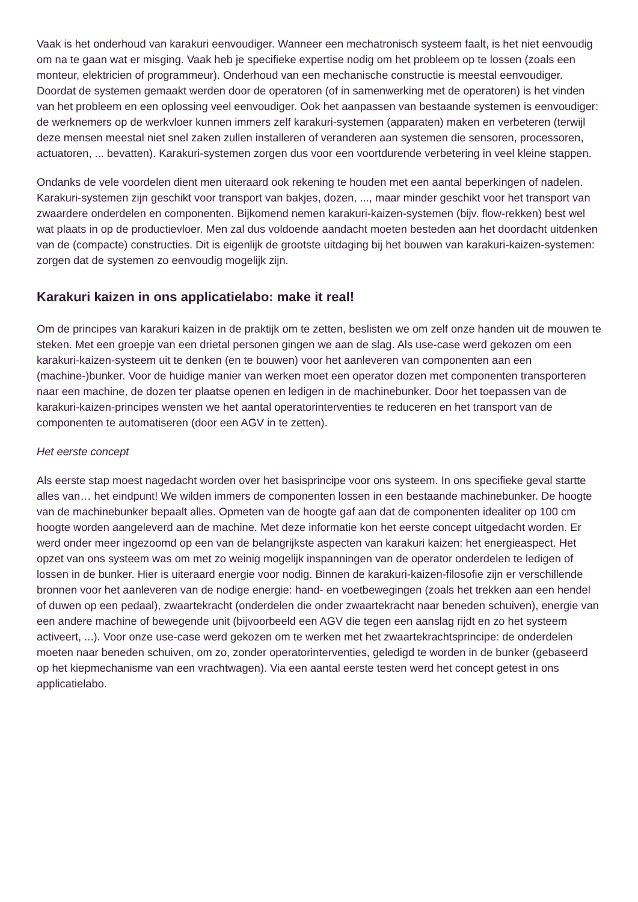Vaak is het onderhoud van karakuri eenvoudiger. Wanneer een mechatronisch systeem faalt, is het niet eenvoudig om na te gaan wat er misging. Vaak heb je specifieke expertise nodig om het probleem op te lossen (zoals een monteur, elektricien of programmeur). Onderhoud van een mechanische constructie is meestal eenvoudiger. Doordat de systemen gemaakt werden door de operatoren (of in samenwerking met de operatoren) is het vinden van het probleem en een oplossing veel eenvoudiger. Ook het aanpassen van bestaande systemen is eenvoudiger: de werknemers op de werkvloer kunnen immers zelf karakuri-systemen (apparaten) maken en verbeteren (terwijl deze mensen meestal niet snel zaken zullen installeren of veranderen aan systemen die sensoren, processoren, actuatoren, ... bevatten). Karakuri-systemen zorgen dus voor een voortdurende verbetering in veel kleine stappen.
Ondanks de vele voordelen dient men uiteraard ook rekening te houden met een aantal beperkingen of nadelen. Karakuri-systemen zijn geschikt voor transport van bakjes, dozen, ..., maar minder geschikt voor het transport van zwaardere onderdelen en componenten. Bijkomend nemen karakuri-kaizen-systemen (bijv. flow-rekken) best wel wat plaats in op de productievloer. Men zal dus voldoende aandacht moeten besteden aan het doordacht uitdenken van de (compacte) constructies. Dit is eigenlijk de grootste uitdaging bij het bouwen van karakuri-kaizen-systemen: zorgen dat de systemen zo eenvoudig mogelijk zijn.
Karakuri kaizen in ons applicatielabo: make it real!
Om de principes van karakuri kaizen in de praktijk om te zetten, beslisten we om zelf onze handen uit de mouwen te steken. Met een groepje van een drietal personen gingen we aan de slag. Als use-case werd gekozen om een karakuri-kaizen-systeem uit te denken (en te bouwen) voor het aanleveren van componenten aan een (machine-)bunker. Voor de huidige manier van werken moet een operator dozen met componenten transporteren naar een machine, de dozen ter plaatse openen en ledigen in de machinebunker. Door het toepassen van de karakuri-kaizen-principes wensten we het aantal operatorinterventies te reduceren en het transport van de componenten te automatiseren (door een AGV in te zetten).
Het eerste concept
Als eerste stap moest nagedacht worden over het basisprincipe voor ons systeem. In ons specifieke geval startte alles van… het eindpunt! We wilden immers de componenten lossen in een bestaande machinebunker. De hoogte van de machinebunker bepaalt alles. Opmeten van de hoogte gaf aan dat de componenten idealiter op 100 cm hoogte worden aangeleverd aan de machine. Met deze informatie kon het eerste concept uitgedacht worden. Er werd onder meer ingezoomd op een van de belangrijkste aspecten van karakuri kaizen: het energieaspect. Het opzet van ons systeem was om met zo weinig mogelijk inspanningen van de operator onderdelen te ledigen of lossen in de bunker. Hier is uiteraard energie voor nodig. Binnen de karakuri-kaizen-filosofie zijn er verschillende bronnen voor het aanleveren van de nodige energie: hand- en voetbewegingen (zoals het trekken aan een hendel of duwen op een pedaal), zwaartekracht (onderdelen die onder zwaartekracht naar beneden schuiven), energie van een andere machine of bewegende unit (bijvoorbeeld een AGV die tegen een aanslag rijdt en zo het systeem activeert, ...). Voor onze use-case werd gekozen om te werken met het zwaartekrachtsprincipe: de onderdelen moeten naar beneden schuiven, om zo, zonder operatorinterventies, geledigd te worden in de bunker (gebaseerd op het kiepmechanisme van een vrachtwagen). Via een aantal eerste testen werd het concept getest in ons applicatielabo.